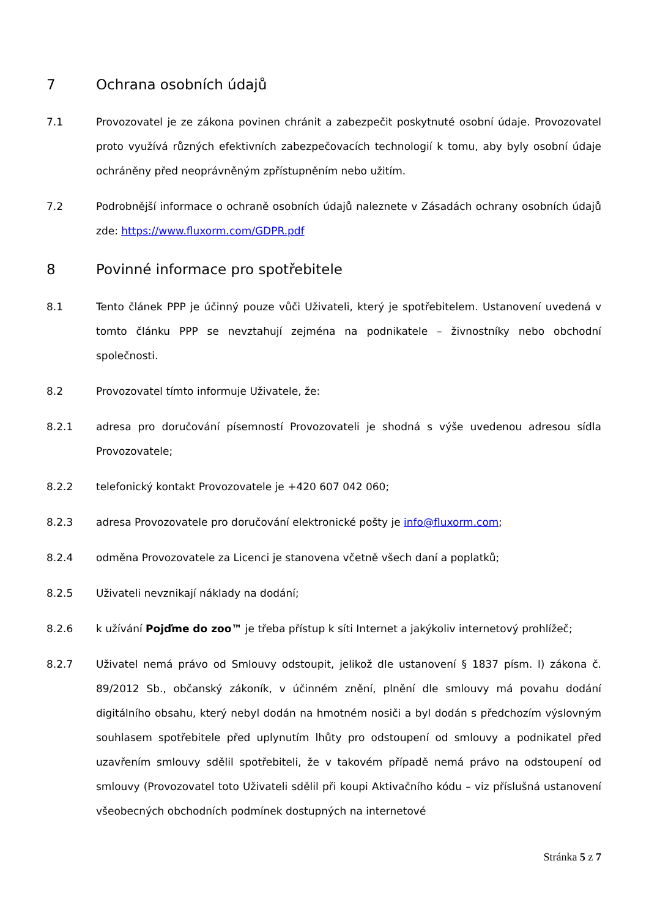7 Ochrana osobních údajů
7.1 Provozovatel je ze zákona povinen chránit a zabezpečit poskytnuté osobní údaje. Provozovatel proto využívá různých efektivních zabezpečovacích technologií k tomu, aby byly osobní údaje ochráněny před neoprávněným zpřístupněním nebo užitím.
7.2 Podrobnější informace o ochraně osobních údajů naleznete v Zásadách ochrany osobních údajů zde: https://www.fluxorm.com/GDPR.pdf
8 Povinné informace pro spotřebitele
8.1 Tento článek PPP je účinný pouze vůči Uživateli, který je spotřebitelem. Ustanovení uvedená v tomto článku PPP se nevztahují zejména na podnikatele – živnostníky nebo obchodní společnosti.
8.2 Provozovatel tímto informuje Uživatele, že:
8.2.1 adresa pro doručování písemností Provozovateli je shodná s výše uvedenou adresou sídla Provozovatele;
8.2.2 telefonický kontakt Provozovatele je +420 607 042 060;
8.2.3 adresa Provozovatele pro doručování elektronické pošty je info@fluxorm.com;
8.2.4 odměna Provozovatele za Licenci je stanovena včetně všech daní a poplatků;
8.2.5 Uživateli nevznikají náklady na dodání;
8.2.6 k užívání Pojďme do zoo™ je třeba přístup k síti Internet a jakýkoliv internetový prohlížeč;
8.2.7 Uživatel nemá právo od Smlouvy odstoupit, jelikož dle ustanovení § 1837 písm. l) zákona č. 89/2012 Sb., občanský zákoník, v účinném znění, plnění dle smlouvy má povahu dodání digitálního obsahu, který nebyl dodán na hmotném nosiči a byl dodán s předchozím výslovným souhlasem spotřebitele před uplynutím lhůty pro odstoupení od smlouvy a podnikatel před uzavřením smlouvy sdělil spotřebiteli, že v takovém případě nemá právo na odstoupení od smlouvy (Provozovatel toto Uživateli sdělil při koupi Aktivačního kódu – viz příslušná ustanovení všeobecných obchodních podmínek dostupných na internetové
Stránka 5 z 7